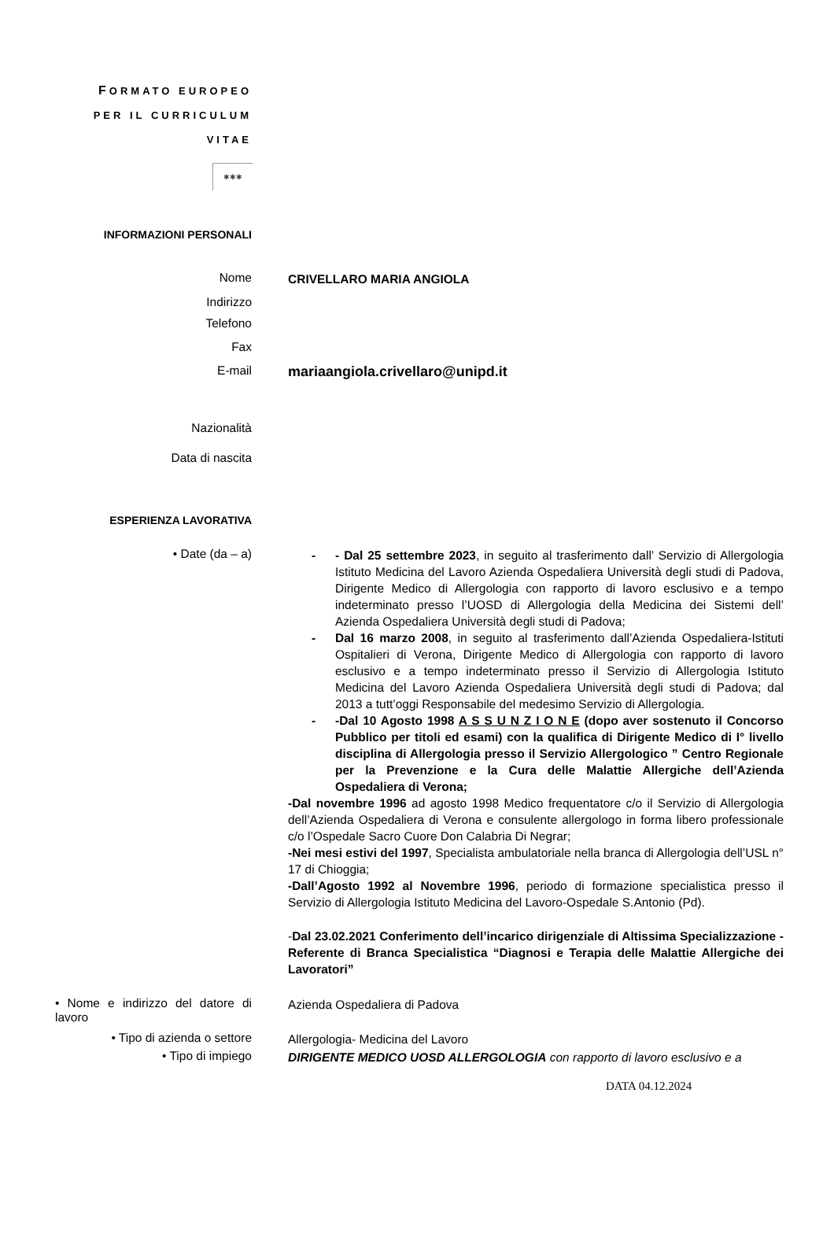FORMATO EUROPEO
PER IL CURRICULUM
VITAE
✱✱✱
INFORMAZIONI PERSONALI
Nome
CRIVELLARO MARIA ANGIOLA
Indirizzo
Telefono
Fax
E-mail
mariaangiola.crivellaro@unipd.it
Nazionalità
Data di nascita
ESPERIENZA LAVORATIVA
• Date (da – a)
- - Dal 25 settembre 2023, in seguito al trasferimento dall’ Servizio di Allergologia Istituto Medicina del Lavoro Azienda Ospedaliera Università degli studi di Padova, Dirigente Medico di Allergologia con rapporto di lavoro esclusivo e a tempo indeterminato presso l’UOSD di Allergologia della Medicina dei Sistemi dell’ Azienda Ospedaliera Università degli studi di Padova;
- Dal 16 marzo 2008, in seguito al trasferimento dall’Azienda Ospedaliera-Istituti Ospitalieri di Verona, Dirigente Medico di Allergologia con rapporto di lavoro esclusivo e a tempo indeterminato presso il Servizio di Allergologia Istituto Medicina del Lavoro Azienda Ospedaliera Università degli studi di Padova; dal 2013 a tutt’oggi Responsabile del medesimo Servizio di Allergologia.
- -Dal 10 Agosto 1998 A S S U N Z I O N E (dopo aver sostenuto il Concorso Pubblico per titoli ed esami) con la qualifica di Dirigente Medico di I° livello disciplina di Allergologia presso il Servizio Allergologico ” Centro Regionale per la Prevenzione e la Cura delle Malattie Allergiche dell’Azienda Ospedaliera di Verona;
-Dal novembre 1996 ad agosto 1998 Medico frequentatore c/o il Servizio di Allergologia dell’Azienda Ospedaliera di Verona e consulente allergologo in forma libero professionale c/o l’Ospedale Sacro Cuore Don Calabria Di Negrar;
-Nei mesi estivi del 1997, Specialista ambulatoriale nella branca di Allergologia dell’USL n° 17 di Chioggia;
-Dall’Agosto 1992 al Novembre 1996, periodo di formazione specialistica presso il Servizio di Allergologia Istituto Medicina del Lavoro-Ospedale S.Antonio (Pd).
-Dal 23.02.2021 Conferimento dell’incarico dirigenziale di Altissima Specializzazione - Referente di Branca Specialistica “Diagnosi e Terapia delle Malattie Allergiche dei Lavoratori”
• Nome e indirizzo del datore di lavoro
Azienda Ospedaliera di Padova
• Tipo di azienda o settore
Allergologia- Medicina del Lavoro
• Tipo di impiego
DIRIGENTE MEDICO UOSD ALLERGOLOGIA con rapporto di lavoro esclusivo e a
DATA 04.12.2024